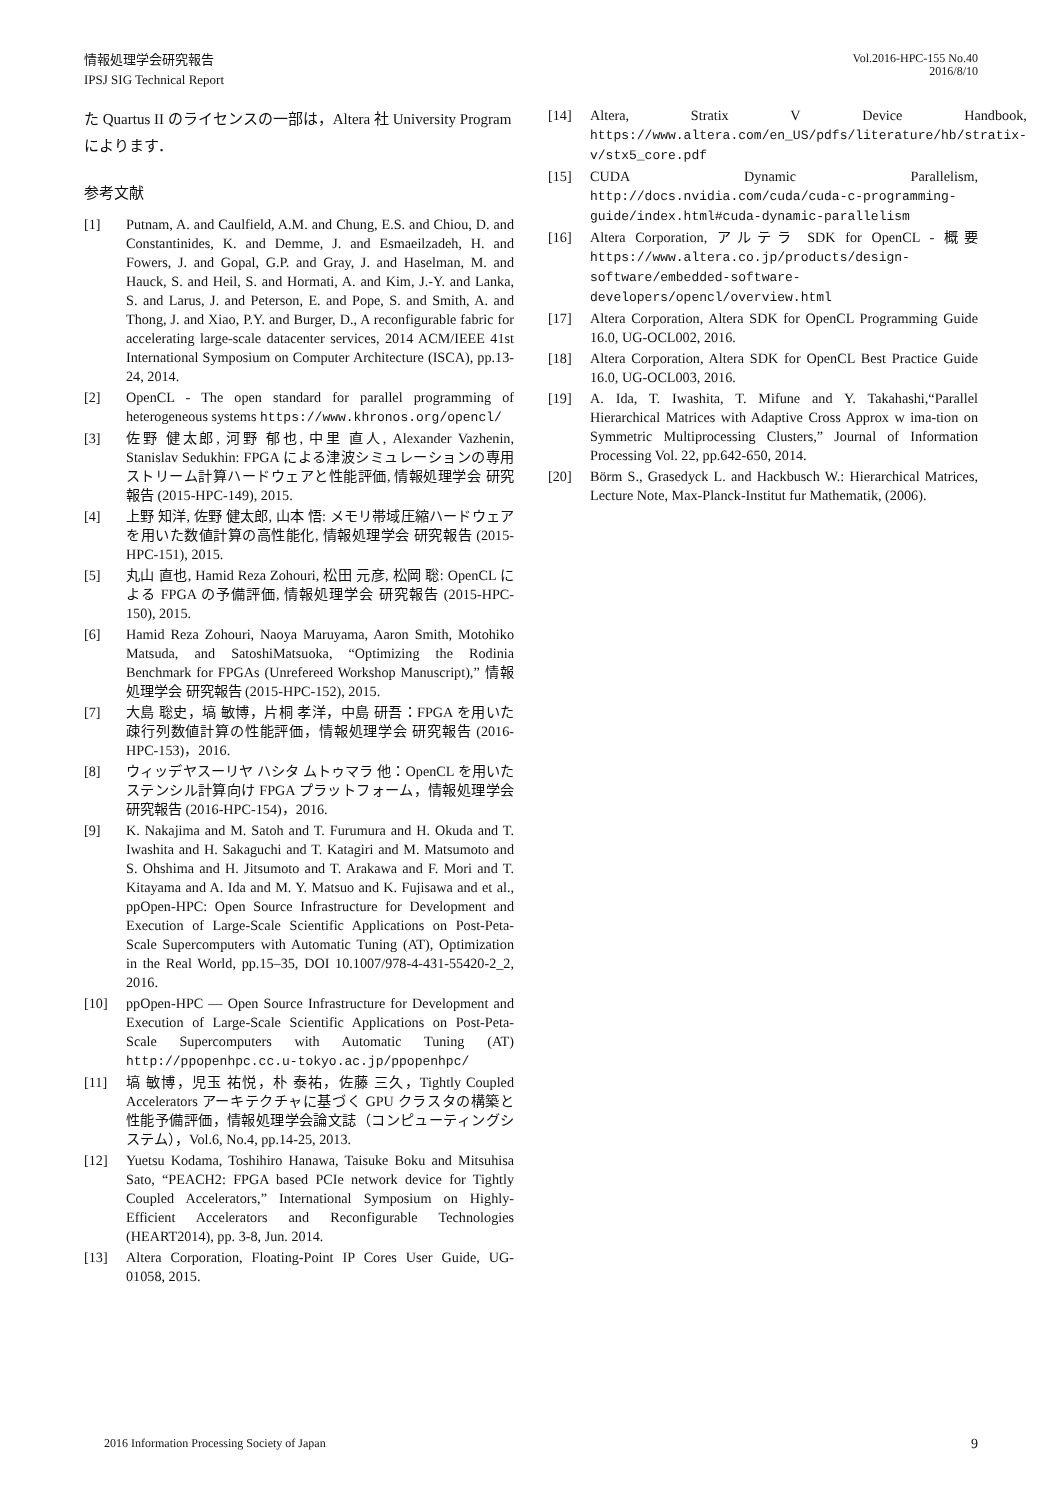情報処理学会研究報告
IPSJ SIG Technical Report
Vol.2016-HPC-155 No.40
2016/8/10
た Quartus II のライセンスの一部は，Altera 社 University Program によります．
参考文献
[1] Putnam, A. and Caulfield, A.M. and Chung, E.S. and Chiou, D. and Constantinides, K. and Demme, J. and Esmaeilzadeh, H. and Fowers, J. and Gopal, G.P. and Gray, J. and Haselman, M. and Hauck, S. and Heil, S. and Hormati, A. and Kim, J.-Y. and Lanka, S. and Larus, J. and Peterson, E. and Pope, S. and Smith, A. and Thong, J. and Xiao, P.Y. and Burger, D., A reconfigurable fabric for accelerating large-scale datacenter services, 2014 ACM/IEEE 41st International Symposium on Computer Architecture (ISCA), pp.13-24, 2014.
[2] OpenCL - The open standard for parallel programming of heterogeneous systems https://www.khronos.org/opencl/
[3] 佐野 健太郎, 河野 郁也, 中里 直人, Alexander Vazhenin, Stanislav Sedukhin: FPGA による津波シミュレーションの専用ストリーム計算ハードウェアと性能評価, 情報処理学会 研究報告 (2015-HPC-149), 2015.
[4] 上野 知洋, 佐野 健太郎, 山本 悟: メモリ帯域圧縮ハードウェアを用いた数値計算の高性能化, 情報処理学会 研究報告 (2015-HPC-151), 2015.
[5] 丸山 直也, Hamid Reza Zohouri, 松田 元彦, 松岡 聡: OpenCL による FPGA の予備評価, 情報処理学会 研究報告 (2015-HPC-150), 2015.
[6] Hamid Reza Zohouri, Naoya Maruyama, Aaron Smith, Motohiko Matsuda, and SatoshiMatsuoka, “Optimizing the Rodinia Benchmark for FPGAs (Unrefereed Workshop Manuscript),” 情報処理学会 研究報告 (2015-HPC-152), 2015.
[7] 大島 聡史，塙 敏博，片桐 孝洋，中島 研吾：FPGA を用いた疎行列数値計算の性能評価，情報処理学会 研究報告 (2016-HPC-153)，2016.
[8] ウィッデヤスーリヤ ハシタ ムトゥマラ 他：OpenCL を用いたステンシル計算向け FPGA プラットフォーム，情報処理学会 研究報告 (2016-HPC-154)，2016.
[9] K. Nakajima and M. Satoh and T. Furumura and H. Okuda and T. Iwashita and H. Sakaguchi and T. Katagiri and M. Matsumoto and S. Ohshima and H. Jitsumoto and T. Arakawa and F. Mori and T. Kitayama and A. Ida and M. Y. Matsuo and K. Fujisawa and et al., ppOpen-HPC: Open Source Infrastructure for Development and Execution of Large-Scale Scientific Applications on Post-Peta-Scale Supercomputers with Automatic Tuning (AT), Optimization in the Real World, pp.15–35, DOI 10.1007/978-4-431-55420-2_2, 2016.
[10] ppOpen-HPC — Open Source Infrastructure for Development and Execution of Large-Scale Scientific Applications on Post-Peta-Scale Supercomputers with Automatic Tuning (AT) http://ppopenhpc.cc.u-tokyo.ac.jp/ppopenhpc/
[11] 塙 敏博，児玉 祐悦，朴 泰祐，佐藤 三久，Tightly Coupled Accelerators アーキテクチャに基づく GPU クラスタの構築と性能予備評価，情報処理学会論文誌（コンピューティングシステム），Vol.6, No.4, pp.14-25, 2013.
[12] Yuetsu Kodama, Toshihiro Hanawa, Taisuke Boku and Mitsuhisa Sato, “PEACH2: FPGA based PCIe network device for Tightly Coupled Accelerators,” International Symposium on Highly-Efficient Accelerators and Reconfigurable Technologies (HEART2014), pp. 3-8, Jun. 2014.
[13] Altera Corporation, Floating-Point IP Cores User Guide, UG-01058, 2015.
[14] Altera, Stratix V Device Handbook, https://www.altera.com/en_US/pdfs/literature/hb/stratix-v/stx5_core.pdf
[15] CUDA Dynamic Parallelism, http://docs.nvidia.com/cuda/cuda-c-programming-guide/index.html#cuda-dynamic-parallelism
[16] Altera Corporation, アルテラ SDK for OpenCL - 概要 https://www.altera.co.jp/products/design-software/embedded-software-developers/opencl/overview.html
[17] Altera Corporation, Altera SDK for OpenCL Programming Guide 16.0, UG-OCL002, 2016.
[18] Altera Corporation, Altera SDK for OpenCL Best Practice Guide 16.0, UG-OCL003, 2016.
[19] A. Ida, T. Iwashita, T. Mifune and Y. Takahashi,“Parallel Hierarchical Matrices with Adaptive Cross Approx w ima-tion on Symmetric Multiprocessing Clusters,” Journal of Information Processing Vol. 22, pp.642-650, 2014.
[20] Börm S., Grasedyck L. and Hackbusch W.: Hierarchical Matrices, Lecture Note, Max-Planck-Institut fur Mathematik, (2006).
2016 Information Processing Society of Japan 9